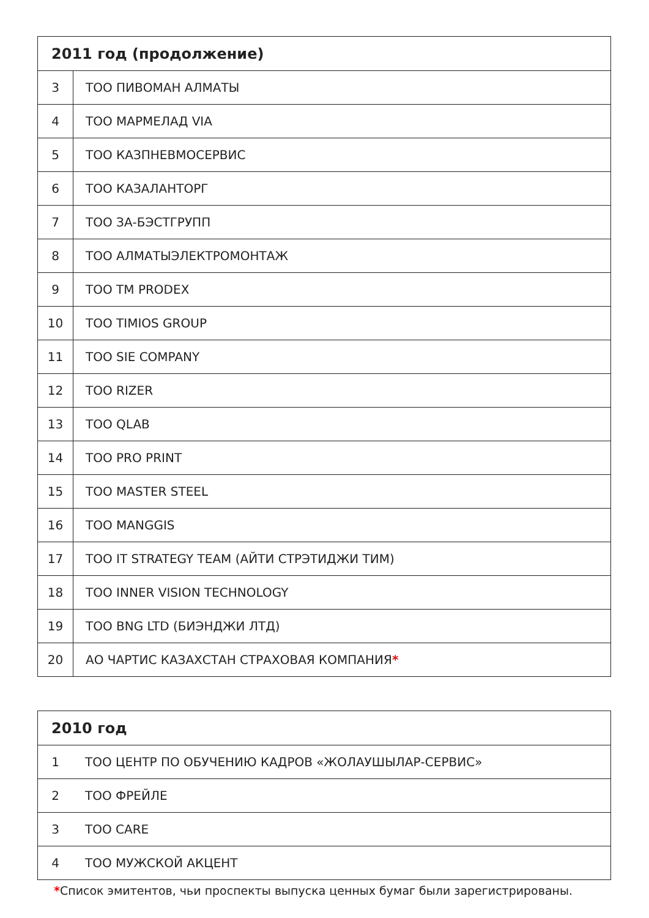| 2011 год (продолжение) | |
| --- | --- |
| 3 | ТОО ПИВОМАН АЛМАТЫ |
| 4 | ТОО МАРМЕЛАД VIA |
| 5 | ТОО КАЗПНЕВМОСЕРВИС |
| 6 | ТОО КАЗАЛАНТОРГ |
| 7 | ТОО ЗА-БЭСТГРУПП |
| 8 | ТОО АЛМАТЫЭЛЕКТРОМОНТАЖ |
| 9 | ТОО TM PRODEX |
| 10 | ТОО TIMIOS GROUP |
| 11 | ТОО SIE COMPANY |
| 12 | ТОО RIZER |
| 13 | ТОО QLAB |
| 14 | ТОО PRO PRINT |
| 15 | ТОО MASTER STEEL |
| 16 | ТОО MANGGIS |
| 17 | ТОО IT STRATEGY TEAM (АЙТИ СТРЭТИДЖИ ТИМ) |
| 18 | ТОО INNER VISION TECHNOLOGY |
| 19 | ТОО BNG LTD (БИЭНДЖИ ЛТД) |
| 20 | АО ЧАРТИС КАЗАХСТАН СТРАХОВАЯ КОМПАНИЯ * |
| 2010 год | |
| --- | --- |
| 1 | ТОО ЦЕНТР ПО ОБУЧЕНИЮ КАДРОВ «ЖОЛАУШЫЛАР-СЕРВИС» |
| 2 | ТОО ФРЕЙЛЕ |
| 3 | ТОО CARE |
| 4 | ТОО МУЖСКОЙ АКЦЕНТ |
*Список эмитентов, чьи проспекты выпуска ценных бумаг были зарегистрированы.